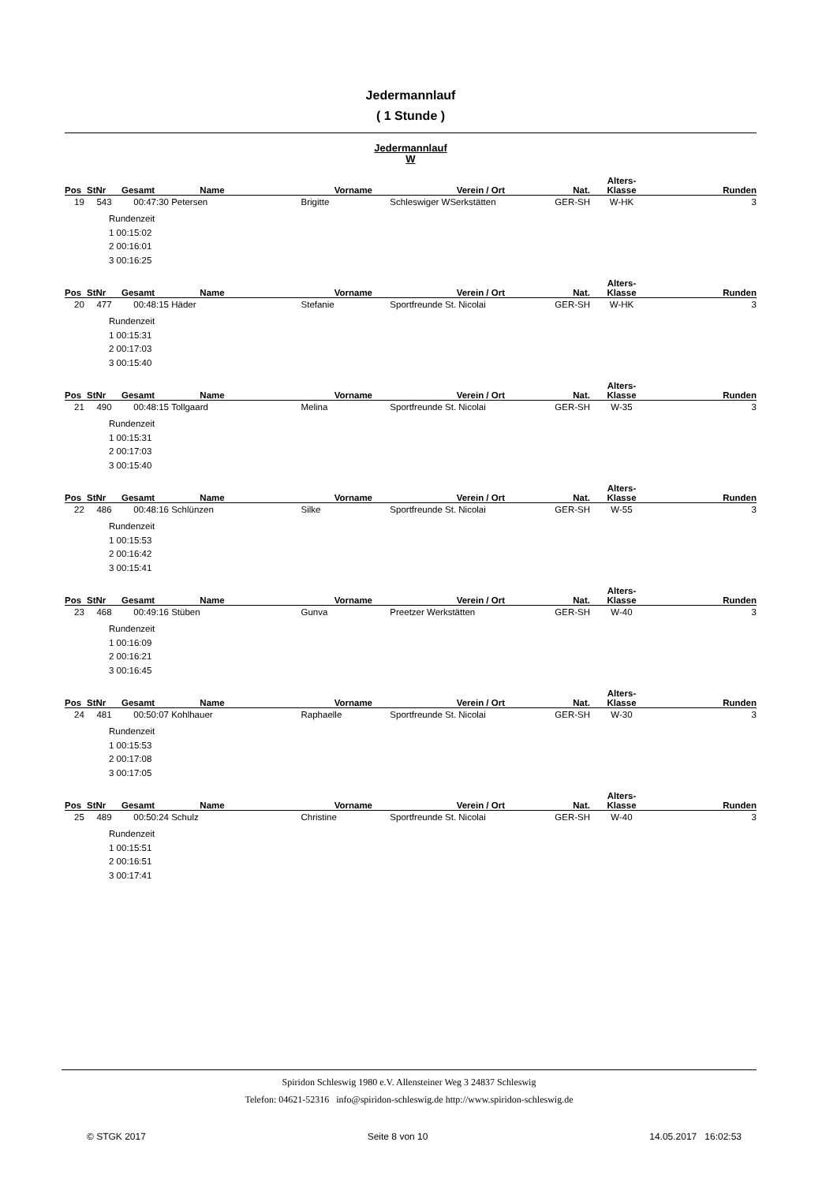Jedermannlauf
( 1 Stunde )
Jedermannlauf
W
| Pos | StNr | Gesamt | Name | Vorname | Verein / Ort | Nat. | Alters- Klasse | Runden |
| --- | --- | --- | --- | --- | --- | --- | --- | --- |
| 19 | 543 | 00:47:30 | Petersen | Brigitte | Schleswiger WSerkstätten | GER-SH | W-HK | 3 |
Rundenzeit
1 00:15:02
2 00:16:01
3 00:16:25
| Pos | StNr | Gesamt | Name | Vorname | Verein / Ort | Nat. | Alters- Klasse | Runden |
| --- | --- | --- | --- | --- | --- | --- | --- | --- |
| 20 | 477 | 00:48:15 | Häder | Stefanie | Sportfreunde St. Nicolai | GER-SH | W-HK | 3 |
Rundenzeit
1 00:15:31
2 00:17:03
3 00:15:40
| Pos | StNr | Gesamt | Name | Vorname | Verein / Ort | Nat. | Alters- Klasse | Runden |
| --- | --- | --- | --- | --- | --- | --- | --- | --- |
| 21 | 490 | 00:48:15 | Tollgaard | Melina | Sportfreunde St. Nicolai | GER-SH | W-35 | 3 |
Rundenzeit
1 00:15:31
2 00:17:03
3 00:15:40
| Pos | StNr | Gesamt | Name | Vorname | Verein / Ort | Nat. | Alters- Klasse | Runden |
| --- | --- | --- | --- | --- | --- | --- | --- | --- |
| 22 | 486 | 00:48:16 | Schlünzen | Silke | Sportfreunde St. Nicolai | GER-SH | W-55 | 3 |
Rundenzeit
1 00:15:53
2 00:16:42
3 00:15:41
| Pos | StNr | Gesamt | Name | Vorname | Verein / Ort | Nat. | Alters- Klasse | Runden |
| --- | --- | --- | --- | --- | --- | --- | --- | --- |
| 23 | 468 | 00:49:16 | Stüben | Gunva | Preetzer Werkstätten | GER-SH | W-40 | 3 |
Rundenzeit
1 00:16:09
2 00:16:21
3 00:16:45
| Pos | StNr | Gesamt | Name | Vorname | Verein / Ort | Nat. | Alters- Klasse | Runden |
| --- | --- | --- | --- | --- | --- | --- | --- | --- |
| 24 | 481 | 00:50:07 | Kohlhauer | Raphaelle | Sportfreunde St. Nicolai | GER-SH | W-30 | 3 |
Rundenzeit
1 00:15:53
2 00:17:08
3 00:17:05
| Pos | StNr | Gesamt | Name | Vorname | Verein / Ort | Nat. | Alters- Klasse | Runden |
| --- | --- | --- | --- | --- | --- | --- | --- | --- |
| 25 | 489 | 00:50:24 | Schulz | Christine | Sportfreunde St. Nicolai | GER-SH | W-40 | 3 |
Rundenzeit
1 00:15:51
2 00:16:51
3 00:17:41
Spiridon Schleswig 1980 e.V. Allensteiner Weg 3 24837 Schleswig
Telefon: 04621-52316 info@spiridon-schleswig.de http://www.spiridon-schleswig.de
© STGK 2017 Seite 8 von 10 14.05.2017 16:02:53